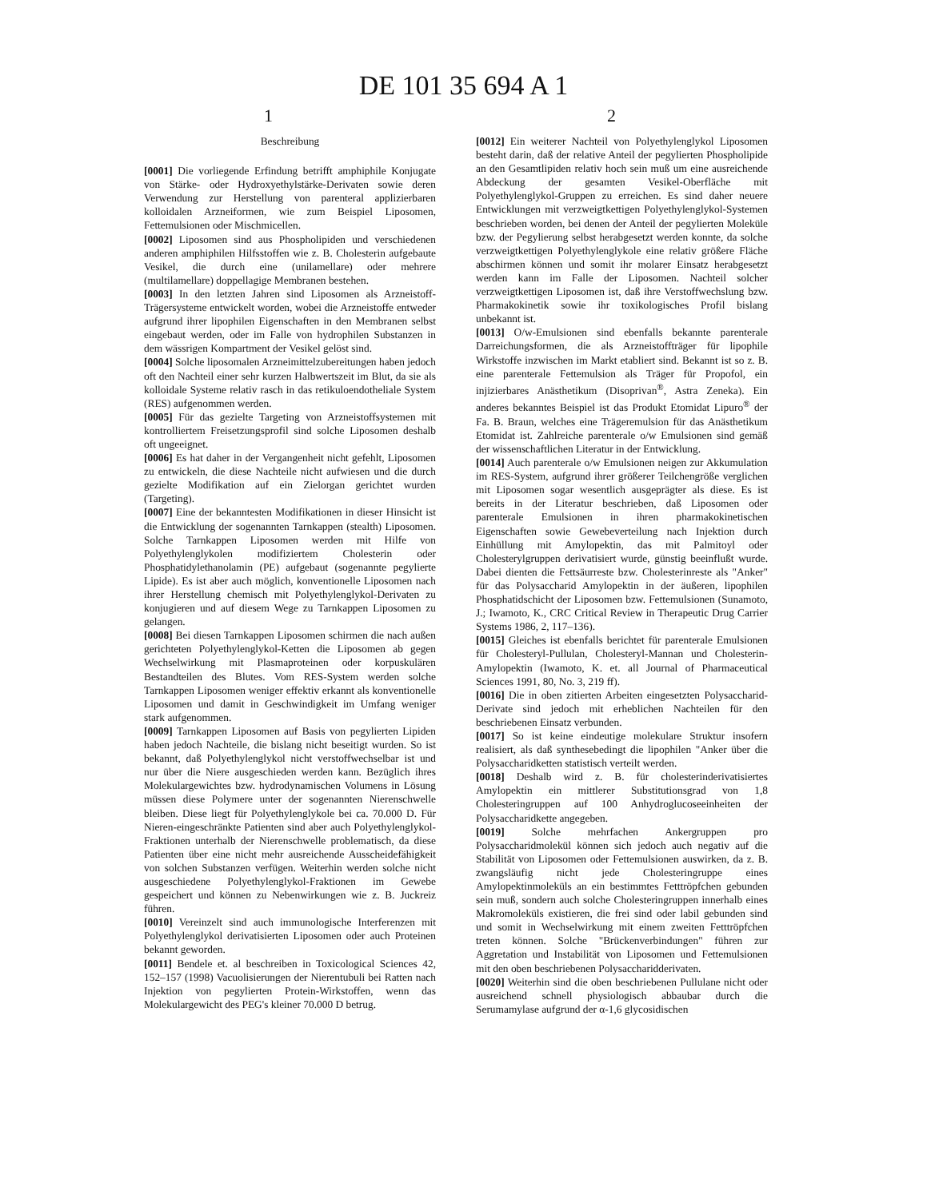DE 101 35 694 A 1
1 2
Beschreibung
[0001] Die vorliegende Erfindung betrifft amphiphile Konjugate von Stärke- oder Hydroxyethylstärke-Derivaten sowie deren Verwendung zur Herstellung von parenteral applizierbaren kolloidalen Arzneiformen, wie zum Beispiel Liposomen, Fettemulsionen oder Mischmicellen.
[0002] Liposomen sind aus Phospholipiden und verschiedenen anderen amphiphilen Hilfsstoffen wie z. B. Cholesterin aufgebaute Vesikel, die durch eine (unilamellare) oder mehrere (multilamellare) doppellagige Membranen bestehen.
[0003] In den letzten Jahren sind Liposomen als Arzneistoff-Trägersysteme entwickelt worden, wobei die Arzneistoffe entweder aufgrund ihrer lipophilen Eigenschaften in den Membranen selbst eingebaut werden, oder im Falle von hydrophilen Substanzen in dem wässrigen Kompartment der Vesikel gelöst sind.
[0004] Solche liposomalen Arzneimittelzubereitungen haben jedoch oft den Nachteil einer sehr kurzen Halbwertszeit im Blut, da sie als kolloidale Systeme relativ rasch in das retikuloendotheliale System (RES) aufgenommen werden.
[0005] Für das gezielte Targeting von Arzneistoffsystemen mit kontrolliertem Freisetzungsprofil sind solche Liposomen deshalb oft ungeeignet.
[0006] Es hat daher in der Vergangenheit nicht gefehlt, Liposomen zu entwickeln, die diese Nachteile nicht aufwiesen und die durch gezielte Modifikation auf ein Zielorgan gerichtet wurden (Targeting).
[0007] Eine der bekanntesten Modifikationen in dieser Hinsicht ist die Entwicklung der sogenannten Tarnkappen (stealth) Liposomen. Solche Tarnkappen Liposomen werden mit Hilfe von Polyethylenglykolen modifiziertem Cholesterin oder Phosphatidylethanolamin (PE) aufgebaut (sogenannte pegylierte Lipide). Es ist aber auch möglich, konventionelle Liposomen nach ihrer Herstellung chemisch mit Polyethylenglykol-Derivaten zu konjugieren und auf diesem Wege zu Tarnkappen Liposomen zu gelangen.
[0008] Bei diesen Tarnkappen Liposomen schirmen die nach außen gerichteten Polyethylenglykol-Ketten die Liposomen ab gegen Wechselwirkung mit Plasmaproteinen oder korpuskulären Bestandteilen des Blutes. Vom RES-System werden solche Tarnkappen Liposomen weniger effektiv erkannt als konventionelle Liposomen und damit in Geschwindigkeit im Umfang weniger stark aufgenommen.
[0009] Tarnkappen Liposomen auf Basis von pegylierten Lipiden haben jedoch Nachteile, die bislang nicht beseitigt wurden. So ist bekannt, daß Polyethylenglykol nicht verstoffwechselbar ist und nur über die Niere ausgeschieden werden kann. Bezüglich ihres Molekulargewichtes bzw. hydrodynamischen Volumens in Lösung müssen diese Polymere unter der sogenannten Nierenschwelle bleiben. Diese liegt für Polyethylenglykole bei ca. 70.000 D. Für Nieren-eingeschränkte Patienten sind aber auch Polyethylenglykol-Fraktionen unterhalb der Nierenschwelle problematisch, da diese Patienten über eine nicht mehr ausreichende Ausscheidefähigkeit von solchen Substanzen verfügen. Weiterhin werden solche nicht ausgeschiedene Polyethylenglykol-Fraktionen im Gewebe gespeichert und können zu Nebenwirkungen wie z. B. Juckreiz führen.
[0010] Vereinzelt sind auch immunologische Interferenzen mit Polyethylenglykol derivatisierten Liposomen oder auch Proteinen bekannt geworden.
[0011] Bendele et. al beschreiben in Toxicological Sciences 42, 152–157 (1998) Vacuolisierungen der Nierentubuli bei Ratten nach Injektion von pegylierten Protein-Wirkstoffen, wenn das Molekulargewicht des PEG's kleiner 70.000 D betrug.
[0012] Ein weiterer Nachteil von Polyethylenglykol Liposomen besteht darin, daß der relative Anteil der pegylierten Phospholipide an den Gesamtlipiden relativ hoch sein muß um eine ausreichende Abdeckung der gesamten Vesikel-Oberfläche mit Polyethylenglykol-Gruppen zu erreichen. Es sind daher neuere Entwicklungen mit verzweigtkettigen Polyethylenglykol-Systemen beschrieben worden, bei denen der Anteil der pegylierten Moleküle bzw. der Pegylierung selbst herabgesetzt werden konnte, da solche verzweigtkettigen Polyethylenglykole eine relativ größere Fläche abschirmen können und somit ihr molarer Einsatz herabgesetzt werden kann im Falle der Liposomen. Nachteil solcher verzweigtkettigen Liposomen ist, daß ihre Verstoffwechslung bzw. Pharmakokinetik sowie ihr toxikologisches Profil bislang unbekannt ist.
[0013] O/w-Emulsionen sind ebenfalls bekannte parenterale Darreichungsformen, die als Arzneistoffträger für lipophile Wirkstoffe inzwischen im Markt etabliert sind. Bekannt ist so z. B. eine parenterale Fettemulsion als Träger für Propofol, ein injizierbares Anästhetikum (Disoprivan<sup>®</sup>, Astra Zeneka). Ein anderes bekanntes Beispiel ist das Produkt Etomidat Lipuro<sup>®</sup> der Fa. B. Braun, welches eine Trägeremulsion für das Anästhetikum Etomidat ist. Zahlreiche parenterale o/w Emulsionen sind gemäß der wissenschaftlichen Literatur in der Entwicklung.
[0014] Auch parenterale o/w Emulsionen neigen zur Akkumulation im RES-System, aufgrund ihrer größerer Teilchengröße verglichen mit Liposomen sogar wesentlich ausgeprägter als diese. Es ist bereits in der Literatur beschrieben, daß Liposomen oder parenterale Emulsionen in ihren pharmakokinetischen Eigenschaften sowie Gewebeverteilung nach Injektion durch Einhüllung mit Amylopektin, das mit Palmitoyl oder Cholesterylgruppen derivatisiert wurde, günstig beeinflußt wurde. Dabei dienten die Fettsäurreste bzw. Cholesterinreste als "Anker" für das Polysaccharid Amylopektin in der äußeren, lipophilen Phosphatidschicht der Liposomen bzw. Fettemulsionen (Sunamoto, J.; Iwamoto, K., CRC Critical Review in Therapeutic Drug Carrier Systems 1986, 2, 117–136).
[0015] Gleiches ist ebenfalls berichtet für parenterale Emulsionen für Cholesteryl-Pullulan, Cholesteryl-Mannan und Cholesterin-Amylopektin (Iwamoto, K. et. all Journal of Pharmaceutical Sciences 1991, 80, No. 3, 219 ff).
[0016] Die in oben zitierten Arbeiten eingesetzten Polysaccharid-Derivate sind jedoch mit erheblichen Nachteilen für den beschriebenen Einsatz verbunden.
[0017] So ist keine eindeutige molekulare Struktur insofern realisiert, als daß synthesebedingt die lipophilen "Anker über die Polysaccharidketten statistisch verteilt werden.
[0018] Deshalb wird z. B. für cholesterinderivatisiertes Amylopektin ein mittlerer Substitutionsgrad von 1,8 Cholesteringruppen auf 100 Anhydroglucoseeinheiten der Polysaccharidkette angegeben.
[0019] Solche mehrfachen Ankergruppen pro Polysaccharidmolekül können sich jedoch auch negativ auf die Stabilität von Liposomen oder Fettemulsionen auswirken, da z. B. zwangsläufig nicht jede Cholesteringruppe eines Amylopektinmoleküls an ein bestimmtes Fetttröpfchen gebunden sein muß, sondern auch solche Cholesteringruppen innerhalb eines Makromoleküls existieren, die frei sind oder labil gebunden sind und somit in Wechselwirkung mit einem zweiten Fetttröpfchen treten können. Solche "Brückenverbindungen" führen zur Aggretation und Instabilität von Liposomen und Fettemulsionen mit den oben beschriebenen Polysaccharidderivaten.
[0020] Weiterhin sind die oben beschriebenen Pullulane nicht oder ausreichend schnell physiologisch abbaubar durch die Serumamylase aufgrund der α-1,6 glycosidischen